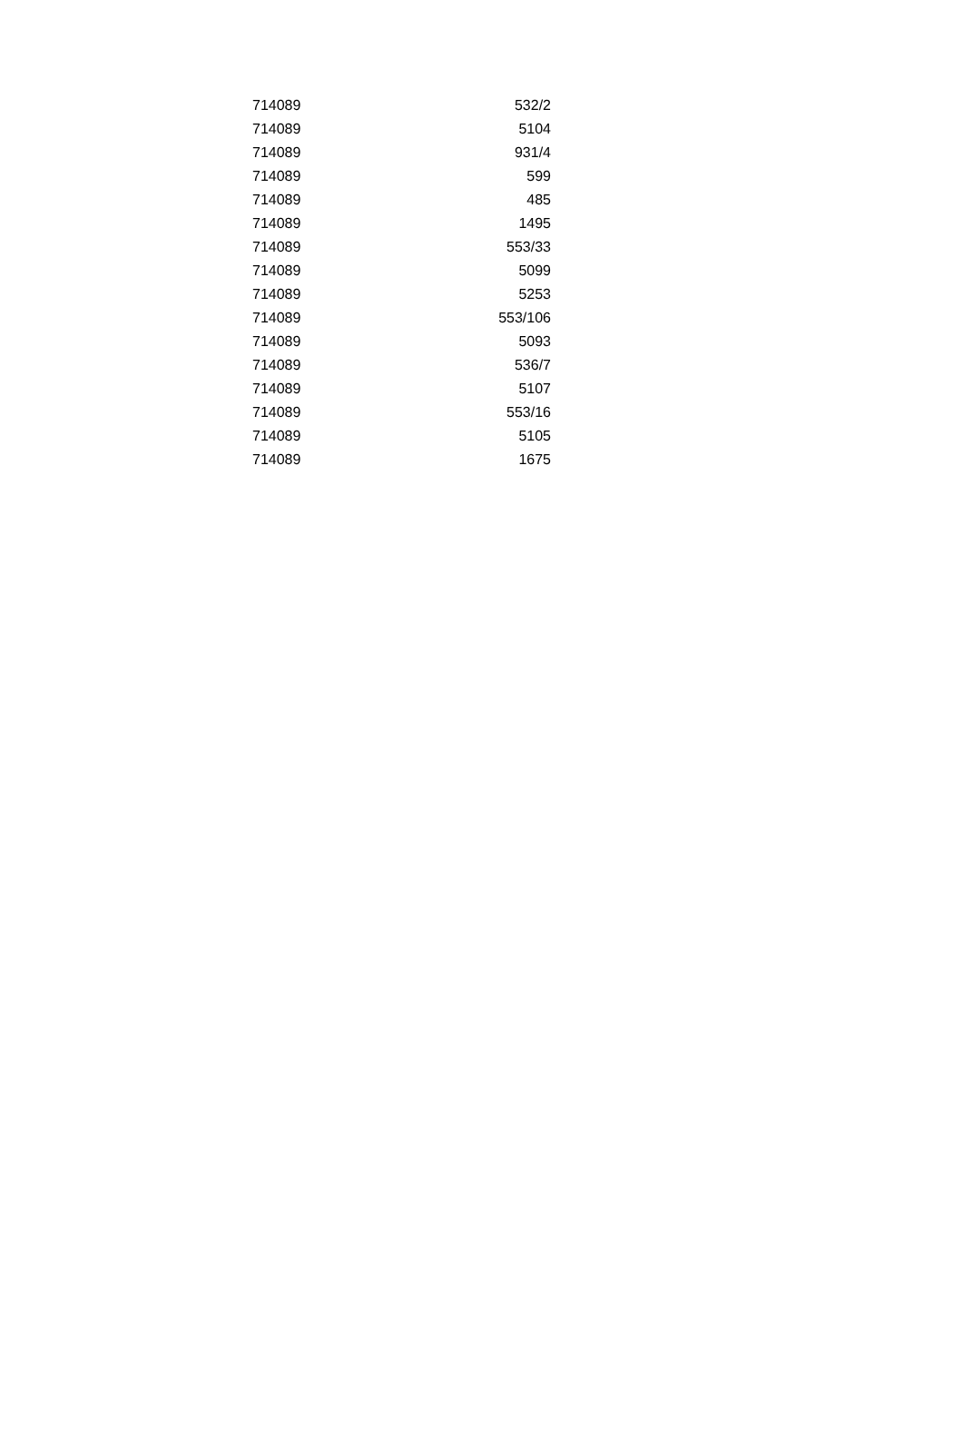| 714089 | 532/2 |
| 714089 | 5104 |
| 714089 | 931/4 |
| 714089 | 599 |
| 714089 | 485 |
| 714089 | 1495 |
| 714089 | 553/33 |
| 714089 | 5099 |
| 714089 | 5253 |
| 714089 | 553/106 |
| 714089 | 5093 |
| 714089 | 536/7 |
| 714089 | 5107 |
| 714089 | 553/16 |
| 714089 | 5105 |
| 714089 | 1675 |